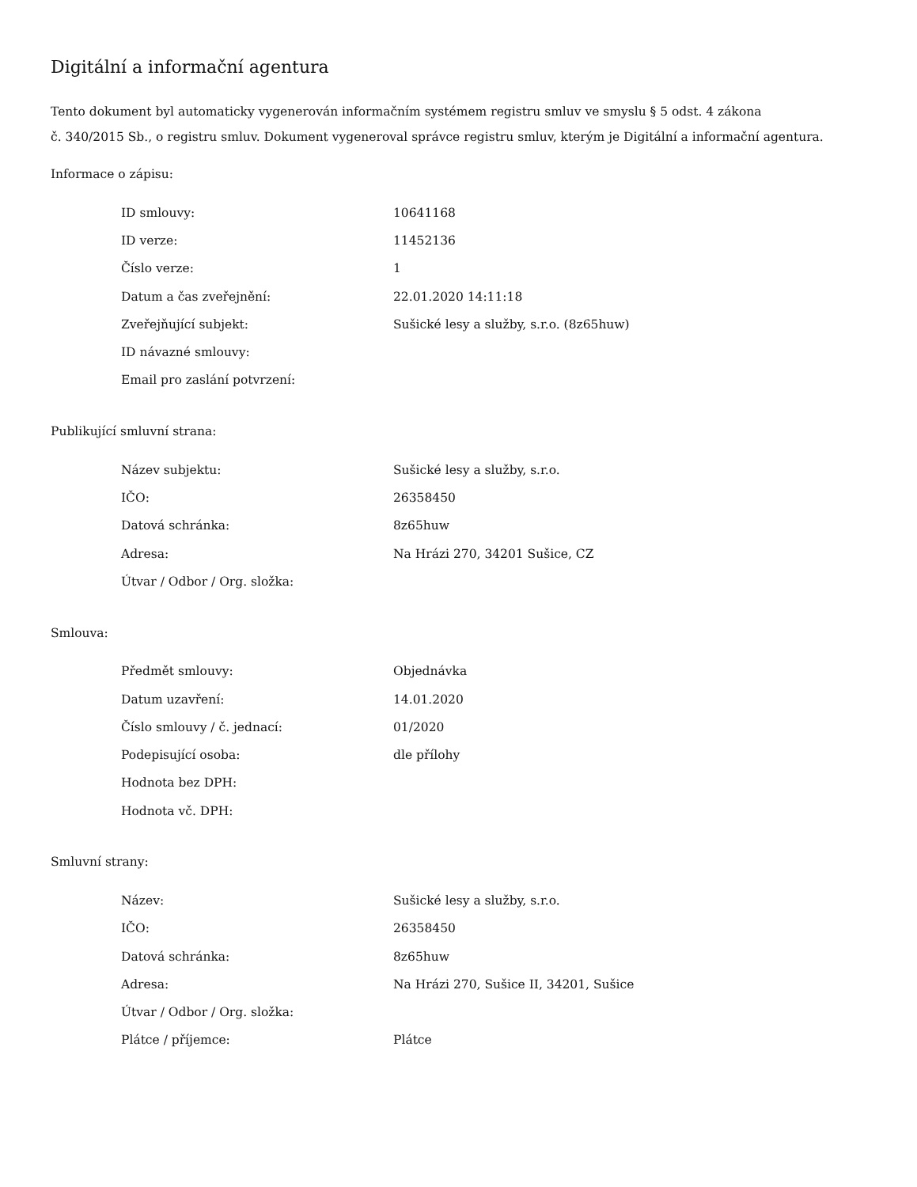Digitální a informační agentura
Tento dokument byl automaticky vygenerován informačním systémem registru smluv ve smyslu § 5 odst. 4 zákona
č. 340/2015 Sb., o registru smluv. Dokument vygeneroval správce registru smluv, kterým je Digitální a informační agentura.
Informace o zápisu:
| ID smlouvy: | 10641168 |
| ID verze: | 11452136 |
| Číslo verze: | 1 |
| Datum a čas zveřejnění: | 22.01.2020 14:11:18 |
| Zveřejňující subjekt: | Sušické lesy a služby, s.r.o. (8z65huw) |
| ID návazné smlouvy: | |
| Email pro zaslání potvrzení: | |
Publikující smluvní strana:
| Název subjektu: | Sušické lesy a služby, s.r.o. |
| IČO: | 26358450 |
| Datová schránka: | 8z65huw |
| Adresa: | Na Hrázi 270, 34201 Sušice, CZ |
| Útvar / Odbor / Org. složka: | |
Smlouva:
| Předmět smlouvy: | Objednávka |
| Datum uzavření: | 14.01.2020 |
| Číslo smlouvy / č. jednací: | 01/2020 |
| Podepisující osoba: | dle přílohy |
| Hodnota bez DPH: | |
| Hodnota vč. DPH: | |
Smluvní strany:
| Název: | Sušické lesy a služby, s.r.o. |
| IČO: | 26358450 |
| Datová schránka: | 8z65huw |
| Adresa: | Na Hrázi 270, Sušice II, 34201, Sušice |
| Útvar / Odbor / Org. složka: | |
| Plátce / příjemce: | Plátce |